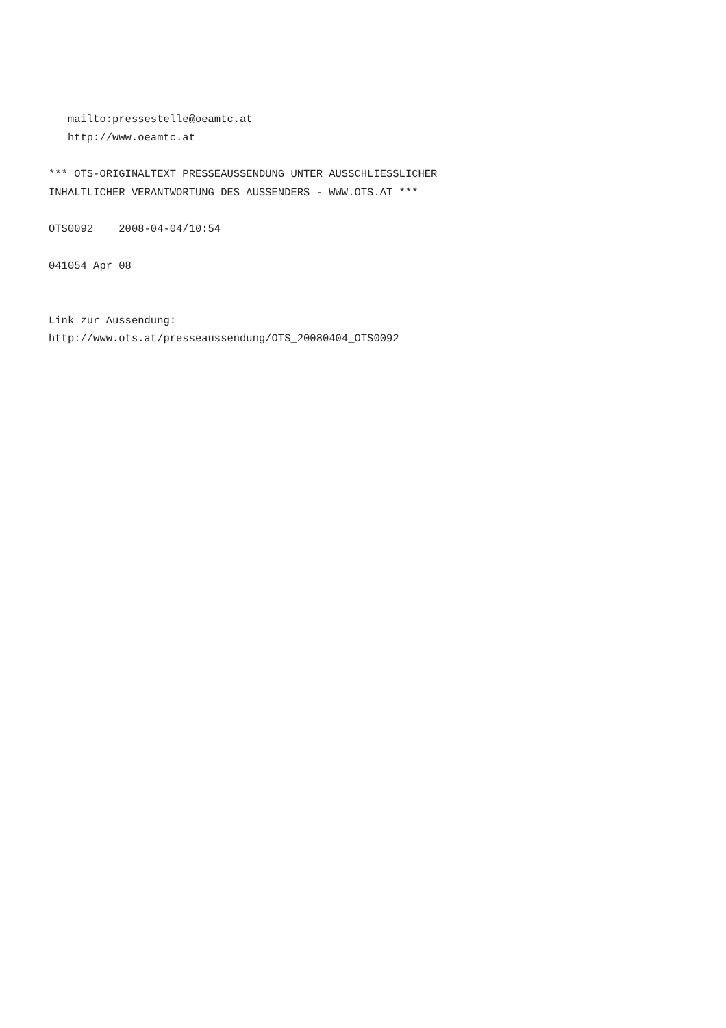mailto:pressestelle@oeamtc.at
   http://www.oeamtc.at

*** OTS-ORIGINALTEXT PRESSEAUSSENDUNG UNTER AUSSCHLIESSLICHER
INHALTLICHER VERANTWORTUNG DES AUSSENDERS - WWW.OTS.AT ***

OTS0092    2008-04-04/10:54

041054 Apr 08


Link zur Aussendung:
http://www.ots.at/presseaussendung/OTS_20080404_OTS0092